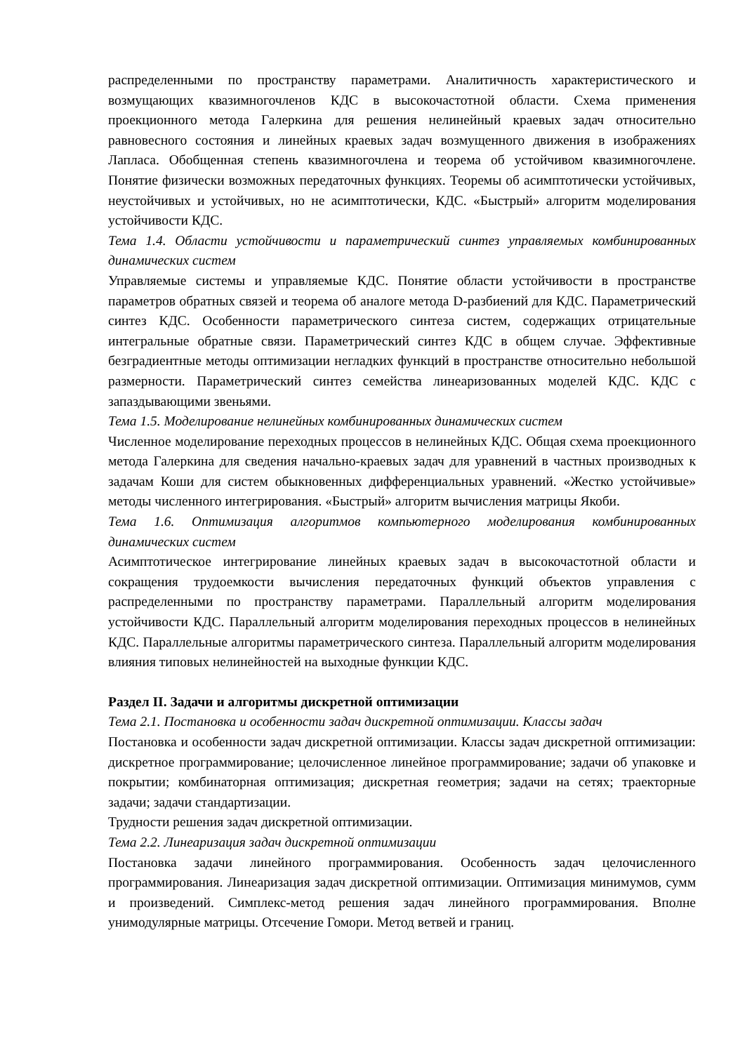распределенными по пространству параметрами. Аналитичность характеристического и возмущающих квазимногочленов КДС в высокочастотной области. Схема применения проекционного метода Галеркина для решения нелинейный краевых задач относительно равновесного состояния и линейных краевых задач возмущенного движения в изображениях Лапласа. Обобщенная степень квазимногочлена и теорема об устойчивом квазимногочлене. Понятие физически возможных передаточных функциях. Теоремы об асимптотически устойчивых, неустойчивых и устойчивых, но не асимптотически, КДС. «Быстрый» алгоритм моделирования устойчивости КДС.
Тема 1.4. Области устойчивости и параметрический синтез управляемых комбинированных динамических систем
Управляемые системы и управляемые КДС. Понятие области устойчивости в пространстве параметров обратных связей и теорема об аналоге метода D-разбиений для КДС. Параметрический синтез КДС. Особенности параметрического синтеза систем, содержащих отрицательные интегральные обратные связи. Параметрический синтез КДС в общем случае. Эффективные безградиентные методы оптимизации негладких функций в пространстве относительно небольшой размерности. Параметрический синтез семейства линеаризованных моделей КДС. КДС с запаздывающими звеньями.
Тема 1.5. Моделирование нелинейных комбинированных динамических систем
Численное моделирование переходных процессов в нелинейных КДС. Общая схема проекционного метода Галеркина для сведения начально-краевых задач для уравнений в частных производных к задачам Коши для систем обыкновенных дифференциальных уравнений. «Жестко устойчивые» методы численного интегрирования. «Быстрый» алгоритм вычисления матрицы Якоби.
Тема 1.6. Оптимизация алгоритмов компьютерного моделирования комбинированных динамических систем
Асимптотическое интегрирование линейных краевых задач в высокочастотной области и сокращения трудоемкости вычисления передаточных функций объектов управления с распределенными по пространству параметрами. Параллельный алгоритм моделирования устойчивости КДС. Параллельный алгоритм моделирования переходных процессов в нелинейных КДС. Параллельные алгоритмы параметрического синтеза. Параллельный алгоритм моделирования влияния типовых нелинейностей на выходные функции КДС.
Раздел II. Задачи и алгоритмы дискретной оптимизации
Тема 2.1. Постановка и особенности задач дискретной оптимизации. Классы задач
Постановка и особенности задач дискретной оптимизации. Классы задач дискретной оптимизации: дискретное программирование; целочисленное линейное программирование; задачи об упаковке и покрытии; комбинаторная оптимизация; дискретная геометрия; задачи на сетях; траекторные задачи; задачи стандартизации.
Трудности решения задач дискретной оптимизации.
Тема 2.2. Линеаризация задач дискретной оптимизации
Постановка задачи линейного программирования. Особенность задач целочисленного программирования. Линеаризация задач дискретной оптимизации. Оптимизация минимумов, сумм и произведений. Симплекс-метод решения задач линейного программирования. Вполне унимодулярные матрицы. Отсечение Гомори. Метод ветвей и границ.